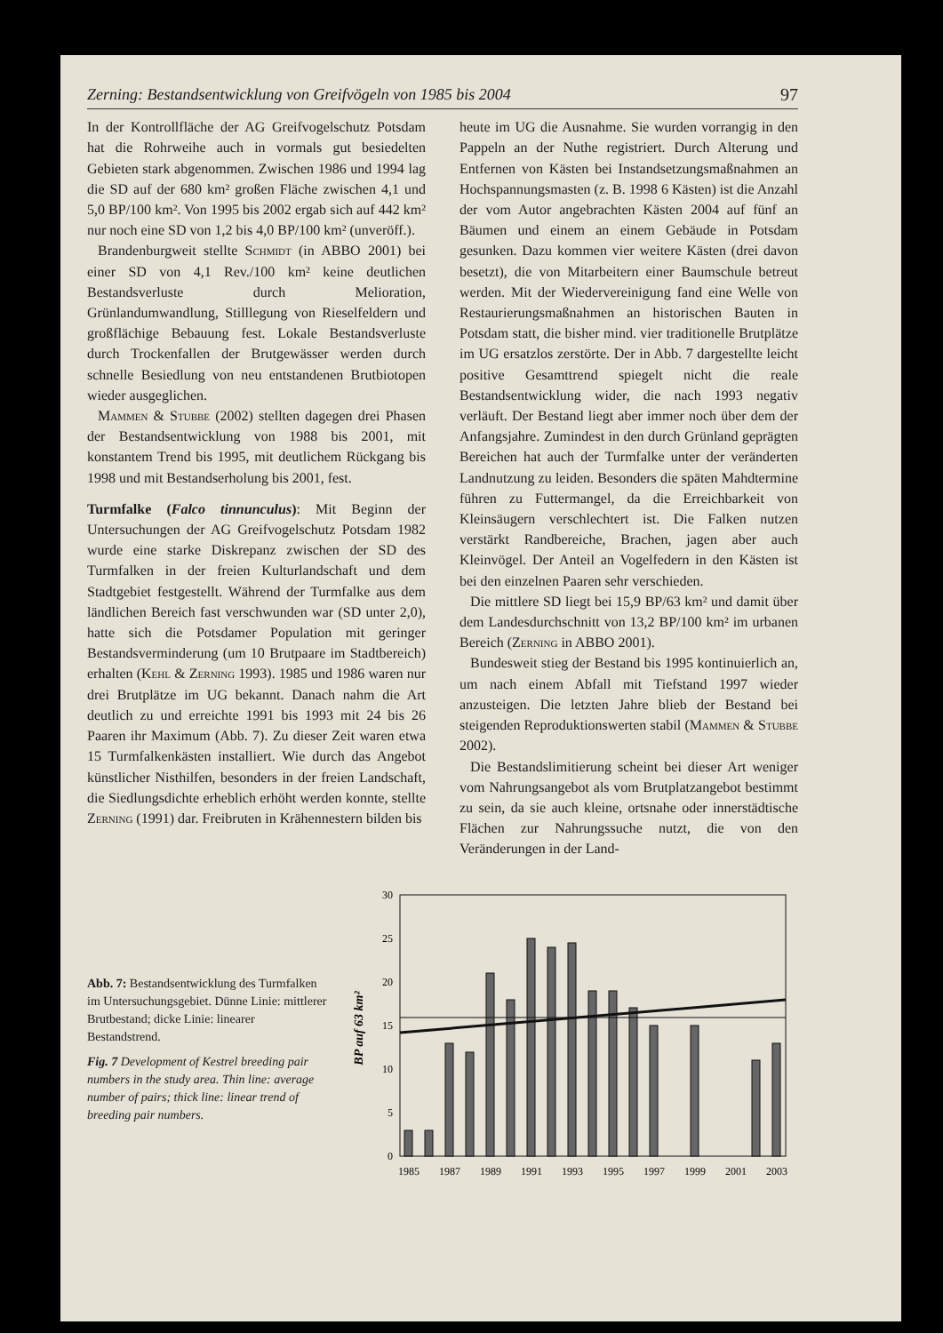Zerning: Bestandsentwicklung von Greifvögeln von 1985 bis 2004 97
In der Kontrollfläche der AG Greifvogelschutz Potsdam hat die Rohrweihe auch in vormals gut besiedelten Gebieten stark abgenommen. Zwischen 1986 und 1994 lag die SD auf der 680 km² großen Fläche zwischen 4,1 und 5,0 BP/100 km². Von 1995 bis 2002 ergab sich auf 442 km² nur noch eine SD von 1,2 bis 4,0 BP/100 km² (unveröff.).
Brandenburgweit stellte Schmidt (in ABBO 2001) bei einer SD von 4,1 Rev./100 km² keine deutlichen Bestandsverluste durch Melioration, Grünlandumwandlung, Stilllegung von Rieselfeldern und großflächige Bebauung fest. Lokale Bestandsverluste durch Trockenfallen der Brutgewässer werden durch schnelle Besiedlung von neu entstandenen Brutbiotopen wieder ausgeglichen.
Mammen & Stubbe (2002) stellten dagegen drei Phasen der Bestandsentwicklung von 1988 bis 2001, mit konstantem Trend bis 1995, mit deutlichem Rückgang bis 1998 und mit Bestandserholung bis 2001, fest.
Turmfalke (Falco tinnunculus): Mit Beginn der Untersuchungen der AG Greifvogelschutz Potsdam 1982 wurde eine starke Diskrepanz zwischen der SD des Turmfalken in der freien Kulturlandschaft und dem Stadtgebiet festgestellt. Während der Turmfalke aus dem ländlichen Bereich fast verschwunden war (SD unter 2,0), hatte sich die Potsdamer Population mit geringer Bestandsverminderung (um 10 Brutpaare im Stadtbereich) erhalten (Kehl & Zerning 1993). 1985 und 1986 waren nur drei Brutplätze im UG bekannt. Danach nahm die Art deutlich zu und erreichte 1991 bis 1993 mit 24 bis 26 Paaren ihr Maximum (Abb. 7). Zu dieser Zeit waren etwa 15 Turmfalkenkästen installiert. Wie durch das Angebot künstlicher Nisthilfen, besonders in der freien Landschaft, die Siedlungsdichte erheblich erhöht werden konnte, stellte Zerning (1991) dar. Freibruten in Krähennestern bilden bis
heute im UG die Ausnahme. Sie wurden vorrangig in den Pappeln an der Nuthe registriert. Durch Alterung und Entfernen von Kästen bei Instandsetzungsmaßnahmen an Hochspannungsmasten (z. B. 1998 6 Kästen) ist die Anzahl der vom Autor angebrachten Kästen 2004 auf fünf an Bäumen und einem an einem Gebäude in Potsdam gesunken. Dazu kommen vier weitere Kästen (drei davon besetzt), die von Mitarbeitern einer Baumschule betreut werden. Mit der Wiedervereinigung fand eine Welle von Restaurierungsmaßnahmen an historischen Bauten in Potsdam statt, die bisher mind. vier traditionelle Brutplätze im UG ersatzlos zerstörte. Der in Abb. 7 dargestellte leicht positive Gesamttrend spiegelt nicht die reale Bestandsentwicklung wider, die nach 1993 negativ verläuft. Der Bestand liegt aber immer noch über dem der Anfangsjahre. Zumindest in den durch Grünland geprägten Bereichen hat auch der Turmfalke unter der veränderten Landnutzung zu leiden. Besonders die späten Mahdtermine führen zu Futtermangel, da die Erreichbarkeit von Kleinsäugern verschlechtert ist. Die Falken nutzen verstärkt Randbereiche, Brachen, jagen aber auch Kleinvögel. Der Anteil an Vogelfedern in den Kästen ist bei den einzelnen Paaren sehr verschieden.
Die mittlere SD liegt bei 15,9 BP/63 km² und damit über dem Landesdurchschnitt von 13,2 BP/100 km² im urbanen Bereich (Zerning in ABBO 2001).
Bundesweit stieg der Bestand bis 1995 kontinuierlich an, um nach einem Abfall mit Tiefstand 1997 wieder anzusteigen. Die letzten Jahre blieb der Bestand bei steigenden Reproduktionswerten stabil (Mammen & Stubbe 2002).
Die Bestandslimitierung scheint bei dieser Art weniger vom Nahrungsangebot als vom Brutplatzangebot bestimmt zu sein, da sie auch kleine, ortsnahe oder innerstädtische Flächen zur Nahrungssuche nutzt, die von den Veränderungen in der Land-
Abb. 7: Bestandsentwicklung des Turmfalken im Untersuchungsgebiet. Dünne Linie: mittlerer Brutbestand; dicke Linie: linearer Bestandstrend.
Fig. 7 Development of Kestrel breeding pair numbers in the study area. Thin line: average number of pairs; thick line: linear trend of breeding pair numbers.
BP auf 63 km²
30
25
20
15
10
5
0
1985
1987
1989
1991
1993
1995
1997
1999
2001
2003